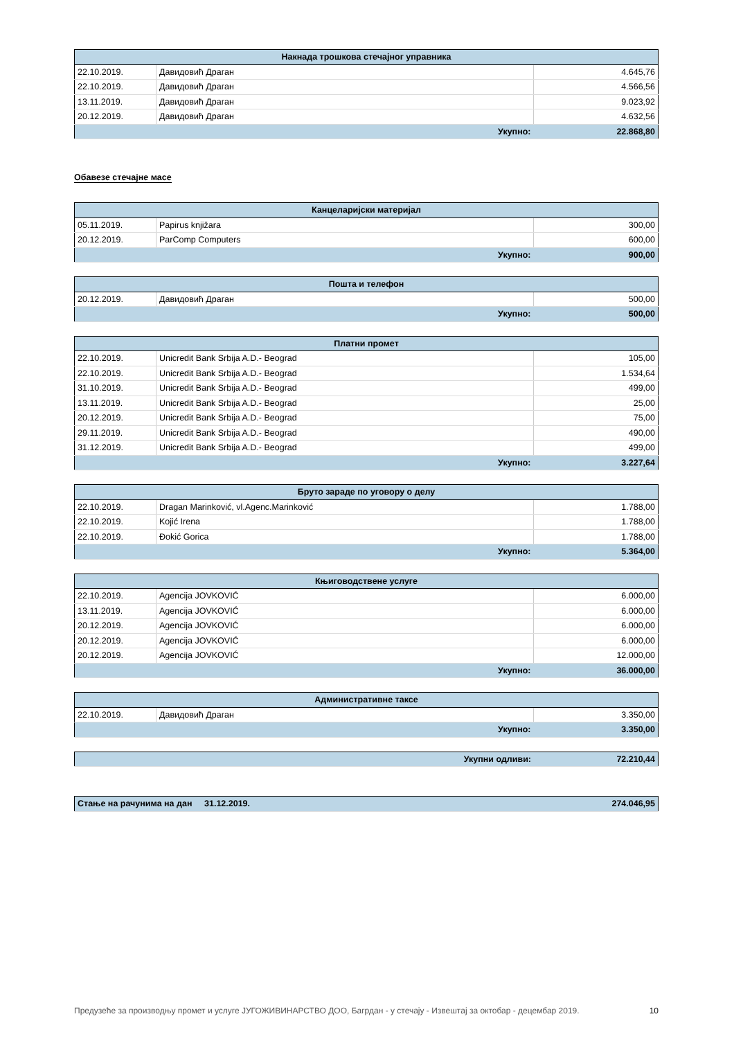| Накнада трошкова стечајног управника | | |
| --- | --- | --- |
| 22.10.2019. | Давидовић Драган | 4.645,76 |
| 22.10.2019. | Давидовић Драган | 4.566,56 |
| 13.11.2019. | Давидовић Драган | 9.023,92 |
| 20.12.2019. | Давидовић Драган | 4.632,56 |
| Укупно: | | 22.868,80 |
Обавезе стечајне масе
| Канцеларијски материјал | | |
| --- | --- | --- |
| 05.11.2019. | Papirus knjižara | 300,00 |
| 20.12.2019. | ParComp Computers | 600,00 |
| Укупно: | | 900,00 |
| Пошта и телефон | | |
| --- | --- | --- |
| 20.12.2019. | Давидовић Драган | 500,00 |
| Укупно: | | 500,00 |
| Платни промет | | |
| --- | --- | --- |
| 22.10.2019. | Unicredit Bank Srbija A.D.- Beograd | 105,00 |
| 22.10.2019. | Unicredit Bank Srbija A.D.- Beograd | 1.534,64 |
| 31.10.2019. | Unicredit Bank Srbija A.D.- Beograd | 499,00 |
| 13.11.2019. | Unicredit Bank Srbija A.D.- Beograd | 25,00 |
| 20.12.2019. | Unicredit Bank Srbija A.D.- Beograd | 75,00 |
| 29.11.2019. | Unicredit Bank Srbija A.D.- Beograd | 490,00 |
| 31.12.2019. | Unicredit Bank Srbija A.D.- Beograd | 499,00 |
| Укупно: | | 3.227,64 |
| Бруто зараде по уговору о делу | | |
| --- | --- | --- |
| 22.10.2019. | Dragan Marinković, vl.Agenc.Marinković | 1.788,00 |
| 22.10.2019. | Kojić Irena | 1.788,00 |
| 22.10.2019. | Đokić Gorica | 1.788,00 |
| Укупно: | | 5.364,00 |
| Књиговодствене услуге | | |
| --- | --- | --- |
| 22.10.2019. | Agencija JOVKOVIĆ | 6.000,00 |
| 13.11.2019. | Agencija JOVKOVIĆ | 6.000,00 |
| 20.12.2019. | Agencija JOVKOVIĆ | 6.000,00 |
| 20.12.2019. | Agencija JOVKOVIĆ | 6.000,00 |
| 20.12.2019. | Agencija JOVKOVIĆ | 12.000,00 |
| Укупно: | | 36.000,00 |
| Административне таксе | | |
| --- | --- | --- |
| 22.10.2019. | Давидовић Драган | 3.350,00 |
| Укупно: | | 3.350,00 |
| Укупни одливи: | 72.210,44 |
| Стање на рачунима на дан | 31.12.2019. | 274.046,95 |
Предузеће за производњу промет и услуге ЈУГОЖИВИНАРСТВО ДОО, Багрдан - у стечају - Извештај за октобар - децембар 2019. 10